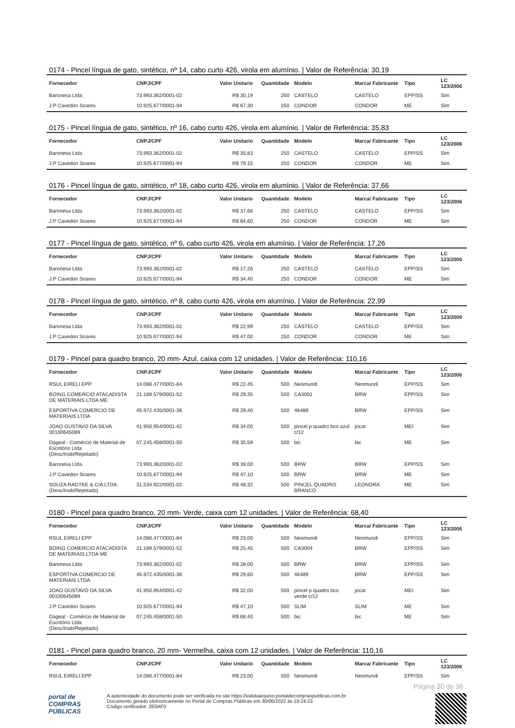0174 - Pincel língua de gato, sintético, nº 14, cabo curto 426, virola em alumínio. | Valor de Referência: 30,19
| Fornecedor | CNPJ/CPF | Valor Unitario | Quantidade | Modelo | Marca/ Fabricante | Tipo | LC 123/2006 |
| --- | --- | --- | --- | --- | --- | --- | --- |
| Baronesa Ltda | 73.993.362/0001-02 | R$ 30,19 | 250 | CASTELO | CASTELO | EPP/SS | Sim |
| J.P Cavedon Soares | 10.925.677/0001-94 | R$ 67,30 | 250 | CONDOR | CONDOR | ME | Sim |
0175 - Pincel língua de gato, sintético, nº 16, cabo curto 426, virola em alumínio. | Valor de Referência: 35,83
| Fornecedor | CNPJ/CPF | Valor Unitario | Quantidade | Modelo | Marca/ Fabricante | Tipo | LC 123/2006 |
| --- | --- | --- | --- | --- | --- | --- | --- |
| Baronesa Ltda | 73.993.362/0001-02 | R$ 35,83 | 250 | CASTELO | CASTELO | EPP/SS | Sim |
| J.P Cavedon Soares | 10.925.677/0001-94 | R$ 79,15 | 250 | CONDOR | CONDOR | ME | Sim |
0176 - Pincel língua de gato, sintético, nº 18, cabo curto 426, virola em alumínio. | Valor de Referência: 37,66
| Fornecedor | CNPJ/CPF | Valor Unitario | Quantidade | Modelo | Marca/ Fabricante | Tipo | LC 123/2006 |
| --- | --- | --- | --- | --- | --- | --- | --- |
| Baronesa Ltda | 73.993.362/0001-02 | R$ 37,66 | 250 | CASTELO | CASTELO | EPP/SS | Sim |
| J.P Cavedon Soares | 10.925.677/0001-94 | R$ 84,60 | 250 | CONDOR | CONDOR | ME | Sim |
0177 - Pincel língua de gato, sintético, nº 6, cabo curto 426, virola em alumínio. | Valor de Referência: 17,26
| Fornecedor | CNPJ/CPF | Valor Unitario | Quantidade | Modelo | Marca/ Fabricante | Tipo | LC 123/2006 |
| --- | --- | --- | --- | --- | --- | --- | --- |
| Baronesa Ltda | 73.993.362/0001-02 | R$ 17,26 | 250 | CASTELO | CASTELO | EPP/SS | Sim |
| J.P Cavedon Soares | 10.925.677/0001-94 | R$ 34,40 | 250 | CONDOR | CONDOR | ME | Sim |
0178 - Pincel língua de gato, sintético, nº 8, cabo curto 426, virola em alumínio. | Valor de Referência: 22,99
| Fornecedor | CNPJ/CPF | Valor Unitario | Quantidade | Modelo | Marca/ Fabricante | Tipo | LC 123/2006 |
| --- | --- | --- | --- | --- | --- | --- | --- |
| Baronesa Ltda | 73.993.362/0001-02 | R$ 22,99 | 250 | CASTELO | CASTELO | EPP/SS | Sim |
| J.P Cavedon Soares | 10.925.677/0001-94 | R$ 47,00 | 250 | CONDOR | CONDOR | ME | Sim |
0179 - Pincel para quadro branco, 20 mm- Azul, caixa com 12 unidades. | Valor de Referência: 110,16
| Fornecedor | CNPJ/CPF | Valor Unitario | Quantidade | Modelo | Marca/ Fabricante | Tipo | LC 123/2006 |
| --- | --- | --- | --- | --- | --- | --- | --- |
| RSUL EIRELI EPP | 14.066.477/0001-84 | R$ 22,45 | 500 | Neomundi | Neomundi | EPP/SS | Sim |
| BOING COMERCIO ATACADISTA DE MATERIAIS LTDA ME | 21.189.579/0001-52 | R$ 29,35 | 500 | CA3001 | BRW | EPP/SS | Sim |
| ESPORTIVA COMERCIO DE MATERIAIS LTDA | 45.972.435/0001-36 | R$ 29,40 | 500 | 46489 | BRW | EPP/SS | Sim |
| JOAO GUSTAVO DA SILVA 00100645089 | 41.950.954/0001-42 | R$ 34,00 | 500 | pincel p quadro bco azul c/12 | jocar | MEI | Sim |
| Dageal - Comércio de Material de Escritório Ltda (Desc/Inab/Rejeitado) | 07.245.458/0001-50 | R$ 35,59 | 500 | bic | bic | ME | Sim |
| Baronesa Ltda | 73.993.362/0001-02 | R$ 39,00 | 500 | BRW | BRW | EPP/SS | Sim |
| J.P Cavedon Soares | 10.925.677/0001-94 | R$ 47,10 | 500 | BRW | BRW | ME | Sim |
| SOUZA RADTKE & CIA LTDA (Desc/Inab/Rejeitado) | 31.534.922/0001-02 | R$ 48,32 | 500 | PINCEL QUADRO BRANCO | LEONORA | ME | Sim |
0180 - Pincel para quadro branco, 20 mm- Verde, caixa com 12 unidades. | Valor de Referência: 68,40
| Fornecedor | CNPJ/CPF | Valor Unitario | Quantidade | Modelo | Marca/ Fabricante | Tipo | LC 123/2006 |
| --- | --- | --- | --- | --- | --- | --- | --- |
| RSUL EIRELI EPP | 14.066.477/0001-84 | R$ 23,00 | 500 | Neomundi | Neomundi | EPP/SS | Sim |
| BOING COMERCIO ATACADISTA DE MATERIAIS LTDA ME | 21.189.579/0001-52 | R$ 25,45 | 500 | CA3004 | BRW | EPP/SS | Sim |
| Baronesa Ltda | 73.993.362/0001-02 | R$ 28,00 | 500 | BRW | BRW | EPP/SS | Sim |
| ESPORTIVA COMERCIO DE MATERIAIS LTDA | 45.972.435/0001-36 | R$ 29,60 | 500 | 46489 | BRW | EPP/SS | Sim |
| JOAO GUSTAVO DA SILVA 00100645089 | 41.950.954/0001-42 | R$ 32,00 | 500 | pincel p quadro bco verde c/12 | jocar | MEI | Sim |
| J.P Cavedon Soares | 10.925.677/0001-94 | R$ 47,10 | 500 | SLIM | SLIM | ME | Sim |
| Dageal - Comércio de Material de Escritório Ltda (Desc/Inab/Rejeitado) | 07.245.458/0001-50 | R$ 68,40 | 500 | bic | bic | ME | Sim |
0181 - Pincel para quadro branco, 20 mm- Vermelha, caixa com 12 unidades. | Valor de Referência: 110,16
| Fornecedor | CNPJ/CPF | Valor Unitario | Quantidade | Modelo | Marca/ Fabricante | Tipo | LC 123/2006 |
| --- | --- | --- | --- | --- | --- | --- | --- |
| RSUL EIRELI EPP | 14.066.477/0001-84 | R$ 23,00 | 500 | Neomundi | Neomundi | EPP/SS | Sim |
Página 30 de 36
portal de
COMPRAS
PÚBLICAS
A autenticidade do documento pode ser verificada no site https://validaarquivo.portaldecompraspublicas.com.br
Documento gerado eletronicamente no Portal de Compras Públicas em 30/06/2022 às 19:24:23.
Código verificador: 2E0AF0